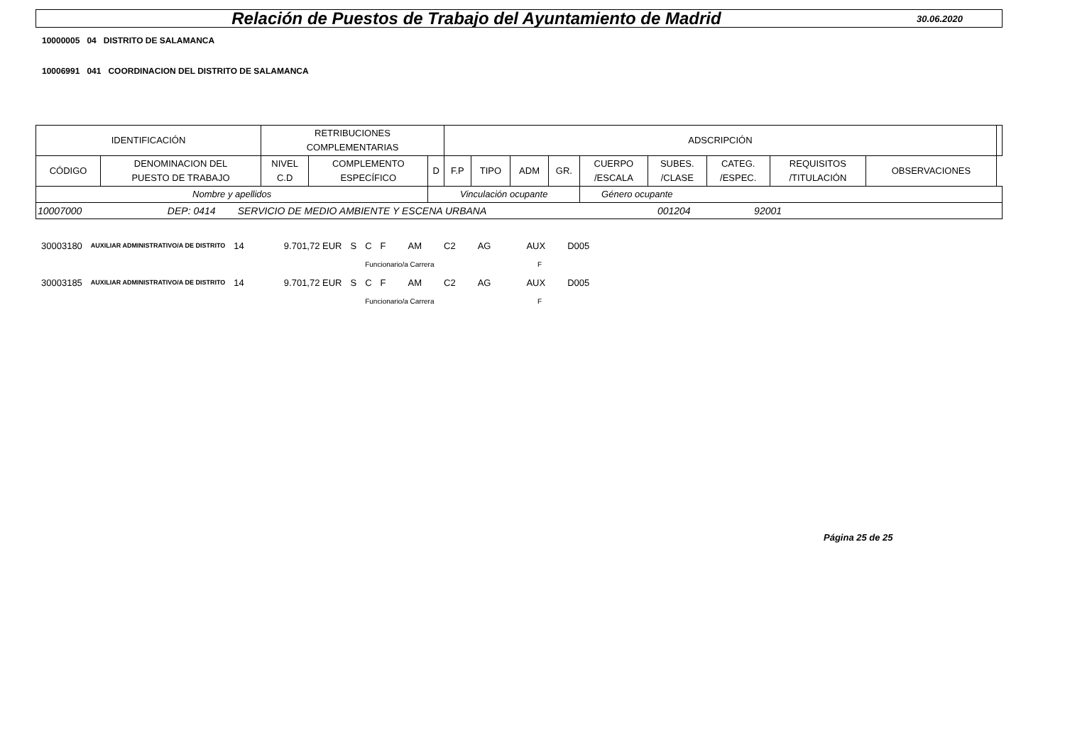Relación de Puestos de Trabajo del Ayuntamiento de Madrid
30.06.2020
10000005 04 DISTRITO DE SALAMANCA
10006991 041 COORDINACION DEL DISTRITO DE SALAMANCA
| IDENTIFICACIÓN | | RETRIBUCIONES COMPLEMENTARIAS | | | ADSCRIPCIÓN | | | | | | | | | |
| --- | --- | --- | --- | --- | --- | --- | --- | --- | --- | --- | --- | --- | --- | --- |
| CÓDIGO | DENOMINACION DEL PUESTO DE TRABAJO | NIVEL C.D | COMPLEMENTO ESPECÍFICO | D | F.P | TIPO | ADM | GR. | CUERPO /ESCALA | SUBES. /CLASE | CATEG. /ESPEC. | REQUISITOS /TITULACIÓN | OBSERVACIONES | |
| Nombre y apellidos | | | | Vinculación ocupante | | | | | Género ocupante | | | | | |
| 10007000 DEP: 0414 SERVICIO DE MEDIO AMBIENTE Y ESCENA URBANA 001204 92001 | | | | | | | | | | | | | | |
| 30003180 | AUXILIAR ADMINISTRATIVO/A DE DISTRITO | 14 | 9.701,72 EUR | S | C | F | AM | C2 | AG | AUX | D005 |
| | | | | | Funcionario/a Carrera | | | | F | | |
| 30003185 | AUXILIAR ADMINISTRATIVO/A DE DISTRITO | 14 | 9.701,72 EUR | S | C | F | AM | C2 | AG | AUX | D005 |
| | | | | | Funcionario/a Carrera | | | | F | | |
Página 25 de 25